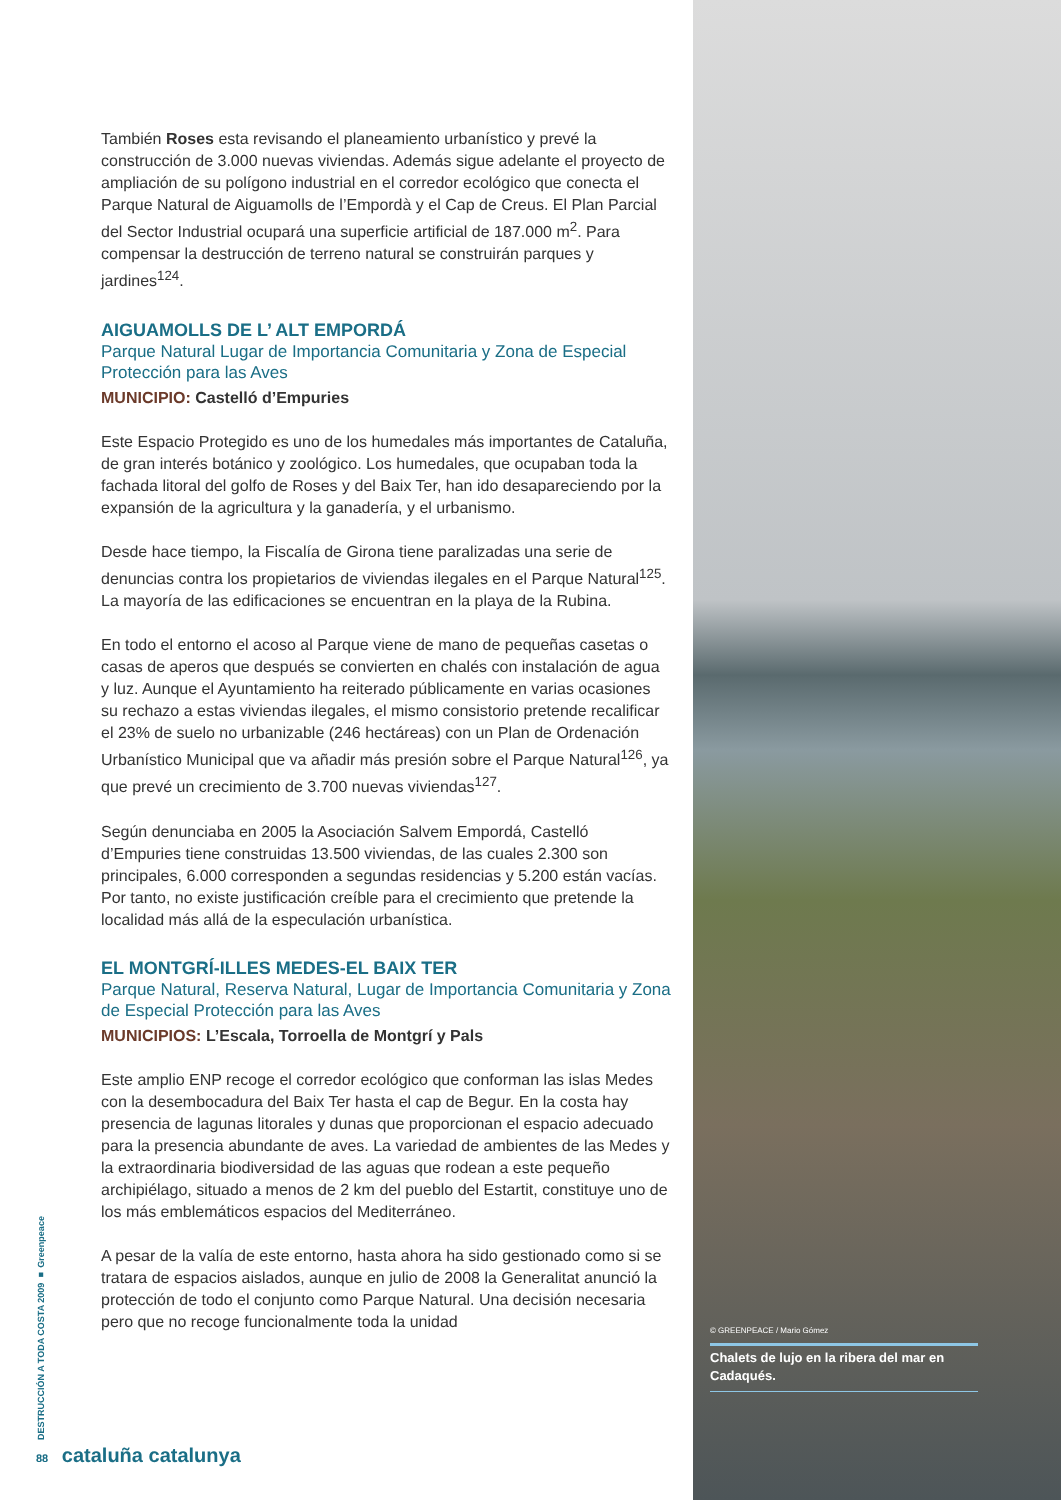También Roses esta revisando el planeamiento urbanístico y prevé la construcción de 3.000 nuevas viviendas. Además sigue adelante el proyecto de ampliación de su polígono industrial en el corredor ecológico que conecta el Parque Natural de Aiguamolls de l’Empordà y el Cap de Creus. El Plan Parcial del Sector Industrial ocupará una superficie artificial de 187.000 m<sup>2</sup>. Para compensar la destrucción de terreno natural se construirán parques y jardines<sup>124</sup>.
AIGUAMOLLS DE L’ ALT EMPORDÁ
Parque Natural Lugar de Importancia Comunitaria y Zona de Especial Protección para las Aves
MUNICIPIO: Castelló d’Empuries
Este Espacio Protegido es uno de los humedales más importantes de Cataluña, de gran interés botánico y zoológico. Los humedales, que ocupaban toda la fachada litoral del golfo de Roses y del Baix Ter, han ido desapareciendo por la expansión de la agricultura y la ganadería, y el urbanismo.
Desde hace tiempo, la Fiscalía de Girona tiene paralizadas una serie de denuncias contra los propietarios de viviendas ilegales en el Parque Natural<sup>125</sup>. La mayoría de las edificaciones se encuentran en la playa de la Rubina.
En todo el entorno el acoso al Parque viene de mano de pequeñas casetas o casas de aperos que después se convierten en chalés con instalación de agua y luz. Aunque el Ayuntamiento ha reiterado públicamente en varias ocasiones su rechazo a estas viviendas ilegales, el mismo consistorio pretende recalificar el 23% de suelo no urbanizable (246 hectáreas) con un Plan de Ordenación Urbanístico Municipal que va añadir más presión sobre el Parque Natural<sup>126</sup>, ya que prevé un crecimiento de 3.700 nuevas viviendas<sup>127</sup>.
Según denunciaba en 2005 la Asociación Salvem Empordá, Castelló d’Empuries tiene construidas 13.500 viviendas, de las cuales 2.300 son principales, 6.000 corresponden a segundas residencias y 5.200 están vacías. Por tanto, no existe justificación creíble para el crecimiento que pretende la localidad más allá de la especulación urbanística.
EL MONTGRÍ-ILLES MEDES-EL BAIX TER
Parque Natural, Reserva Natural, Lugar de Importancia Comunitaria y Zona de Especial Protección para las Aves
MUNICIPIOS: L’Escala, Torroella de Montgrí y Pals
Este amplio ENP recoge el corredor ecológico que conforman las islas Medes con la desembocadura del Baix Ter hasta el cap de Begur. En la costa hay presencia de lagunas litorales y dunas que proporcionan el espacio adecuado para la presencia abundante de aves. La variedad de ambientes de las Medes y la extraordinaria biodiversidad de las aguas que rodean a este pequeño archipiélago, situado a menos de 2 km del pueblo del Estartit, constituye uno de los más emblemáticos espacios del Mediterráneo.
A pesar de la valía de este entorno, hasta ahora ha sido gestionado como si se tratara de espacios aislados, aunque en julio de 2008 la Generalitat anunció la protección de todo el conjunto como Parque Natural. Una decisión necesaria pero que no recoge funcionalmente toda la unidad
© GREENPEACE / Mario Gómez
Chalets de lujo en la ribera del mar en Cadaqués.
DESTRUCCIÓN A TODA COSTA 2009 ■ Greenpeace
88 cataluña catalunya